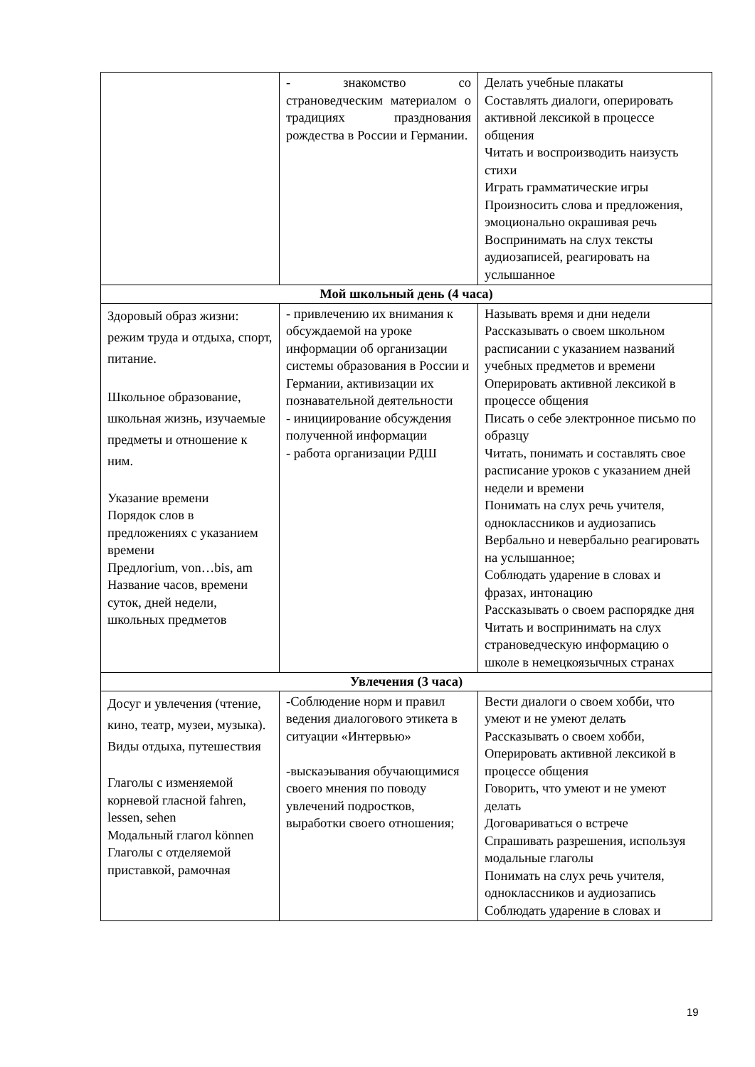| | - знакомство со страноведческим материалом о традициях празднования рождества в России и Германии. | Делать учебные плакаты Составлять диалоги, оперировать активной лексикой в процессе общения Читать и воспроизводить наизусть стихи Играть грамматические игры Произносить слова и предложения, эмоционально окрашивая речь Воспринимать на слух тексты аудиозаписей, реагировать на услышанное |
| Мой школьный день (4 часа) | | |
| Здоровый образ жизни: режим труда и отдыха, спорт, питание. Школьное образование, школьная жизнь, изучаемые предметы и отношение к ним. Указание времени Порядок слов в предложениях с указанием времени Предлогium, von…bis, am Название часов, времени суток, дней недели, школьных предметов | - привлечению их внимания к обсуждаемой на уроке информации об организации системы образования в России и Германии, активизации их познавательной деятельности - инициирование обсуждения полученной информации - работа организации РДШ | Называть время и дни недели Рассказывать о своем школьном расписании с указанием названий учебных предметов и времени Оперировать активной лексикой в процессе общения Писать о себе электронное письмо по образцу Читать, понимать и составлять свое расписание уроков с указанием дней недели и времени Понимать на слух речь учителя, одноклассников и аудиозапись Вербально и невербально реагировать на услышанное; Соблюдать ударение в словах и фразах, интонацию Рассказывать о своем распорядке дня Читать и воспринимать на слух страноведческую информацию о школе в немецкоязычных странах |
| Увлечения (3 часа) | | |
| Досуг и увлечения (чтение, кино, театр, музеи, музыка). Виды отдыха, путешествия Глаголы с изменяемой корневой гласной fahren, lessen, sehen Модальный глагол können Глаголы с отделяемой приставкой, рамочная | -Соблюдение норм и правил ведения диалогового этикета в ситуации «Интервью» -выскаэывания обучающимися своего мнения по поводу увлечений подростков, выработки своего отношения; | Вести диалоги о своем хобби, что умеют и не умеют делать Рассказывать о своем хобби, Оперировать активной лексикой в процессе общения Говорить, что умеют и не умеют делать Договариваться о встрече Спрашивать разрешения, используя модальные глаголы Понимать на слух речь учителя, одноклассников и аудиозапись Соблюдать ударение в словах и |
19